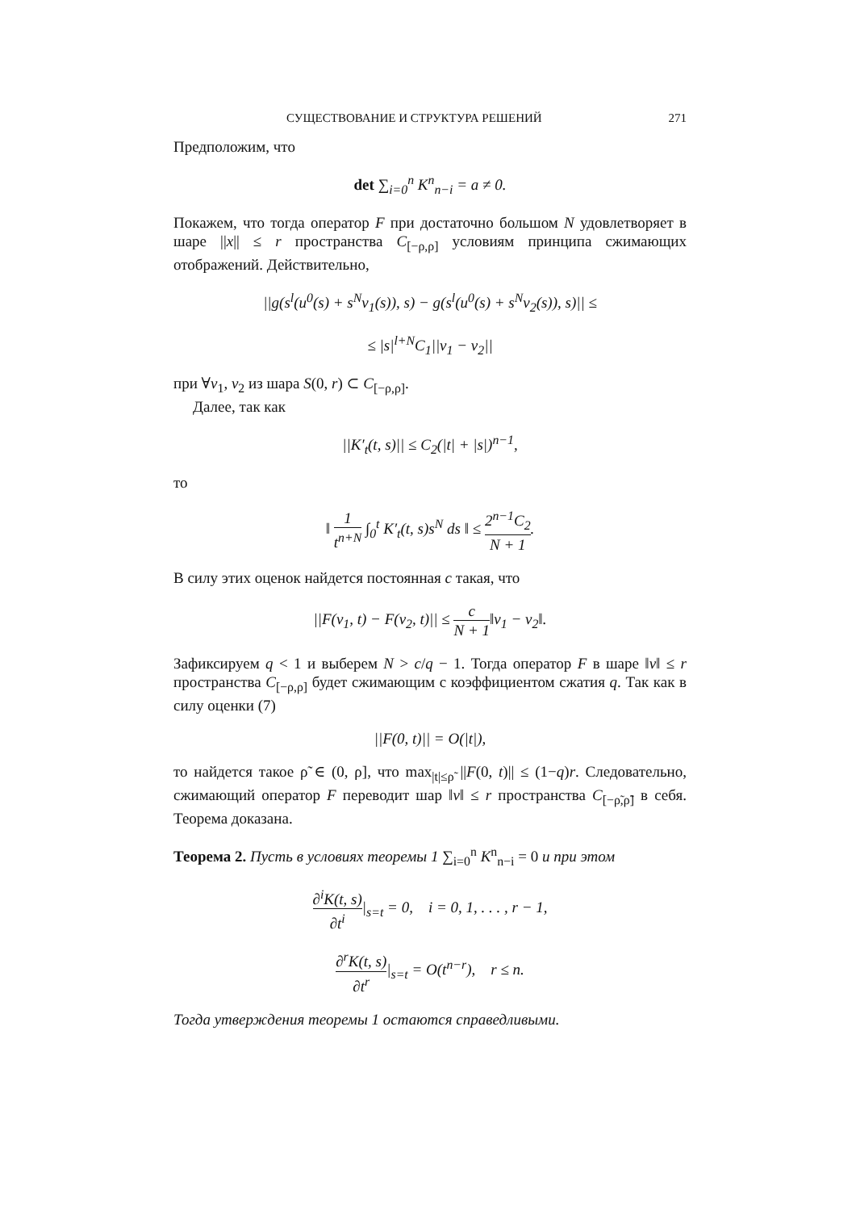СУЩЕСТВОВАНИЕ И СТРУКТУРА РЕШЕНИЙ 271
Предположим, что
det ∑<sub>i=0</sub><sup>n</sup> K<sup>n</sup><sub>n−i</sub> = a ≠ 0.
Покажем, что тогда оператор F при достаточно большом N удовлетворяет в шаре ||x|| ≤ r пространства C<sub>[−ρ,ρ]</sub> условиям принципа сжимающих отображений. Действительно,
||g(s<sup>l</sup>(u<sup>0</sup>(s) + s<sup>N</sup>v<sub>1</sub>(s)), s) − g(s<sup>l</sup>(u<sup>0</sup>(s) + s<sup>N</sup>v<sub>2</sub>(s)), s)|| ≤
≤ |s|<sup>l+N</sup>C<sub>1</sub>||v<sub>1</sub> − v<sub>2</sub>||
при ∀v<sub>1</sub>, v<sub>2</sub> из шара S(0, r) ⊂ C<sub>[−ρ,ρ]</sub>.
Далее, так как
||K′<sub>t</sub>(t, s)|| ≤ C<sub>2</sub>(|t| + |s|)<sup>n−1</sup>,
то
‖ 1 t<sup>n+N</sup> ∫<sub>0</sub><sup>t</sup> K′<sub>t</sub>(t, s)s<sup>N</sup> ds ‖ ≤ 2<sup>n−1</sup>C<sub>2</sub> N + 1.
В силу этих оценок найдется постоянная c такая, что
||F(v<sub>1</sub>, t) − F(v<sub>2</sub>, t)|| ≤ c N + 1‖v<sub>1</sub> − v<sub>2</sub>‖.
Зафиксируем q < 1 и выберем N > c/q − 1. Тогда оператор F в шаре ‖v‖ ≤ r пространства C<sub>[−ρ,ρ]</sub> будет сжимающим с коэффициентом сжатия q. Так как в силу оценки (7)
||F(0, t)|| = O(|t|),
то найдется такое ρ̃ ∈ (0, ρ], что max<sub>|t|≤ρ̃</sub> ||F(0, t)|| ≤ (1−q)r. Следовательно, сжимающий оператор F переводит шар ‖v‖ ≤ r пространства C<sub>[−ρ̃,ρ̃]</sub> в себя. Теорема доказана.
Теорема 2. Пусть в условиях теоремы 1 ∑<sub>i=0</sub><sup>n</sup> K<sup>n</sup><sub>n−i</sub> = 0 и при этом
∂<sup>i</sup>K(t, s) ∂t<sup>i</sup>|<sub>s=t</sub> = 0, i = 0, 1, . . . , r − 1,
∂<sup>r</sup>K(t, s) ∂t<sup>r</sup>|<sub>s=t</sub> = O(t<sup>n−r</sup>), r ≤ n.
Тогда утверждения теоремы 1 остаются справедливыми.